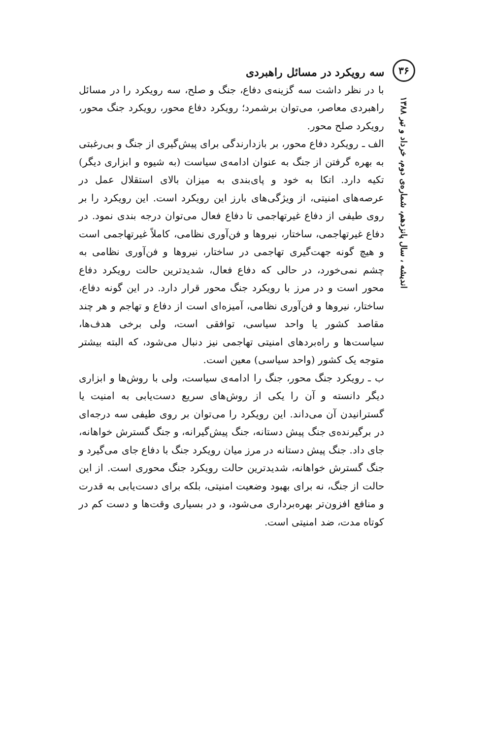۳۶
اندیشه ، سال پانزدهم، شماره‌ی دوم، خرداد و تیر ۱۳۸۸
سه رویکرد در مسائل راهبردی
با در نظر داشت سه گزینه‌ی دفاع، جنگ و صلح، سه رویکرد را در مسائل راهبردی معاصر، می‌توان برشمرد؛ رویکرد دفاع محور، رویکرد جنگ محور، رویکرد صلح محور.
الف ـ رویکرد دفاع محور، بر بازدارندگی برای پیش‌گیری از جنگ و بی‌رغبتی به بهره گرفتن از جنگ به عنوان ادامه‌ی سیاست (به شیوه و ابزاری دیگر) تکیه دارد. اتکا به خود و پای‌بندی به میزان بالای استقلال عمل در عرصه‌های امنیتی، از ویژگی‌های بارز این رویکرد است. این رویکرد را بر روی طیفی از دفاع غیرتهاجمی تا دفاع فعال می‌توان درجه بندی نمود. در دفاع غیرتهاجمی، ساختار، نیروها و فن‌آوری نظامی، کاملاً غیرتهاجمی است و هیچ گونه جهت‌گیری تهاجمی در ساختار، نیروها و فن‌آوری نظامی به چشم نمی‌خورد، در حالی که دفاع فعال، شدیدترین حالت رویکرد دفاع محور است و در مرز با رویکرد جنگ محور قرار دارد. در این گونه دفاع، ساختار، نیروها و فن‌آوری نظامی، آمیزه‌ای است از دفاع و تهاجم و هر چند مقاصد کشور یا واحد سیاسی، توافقی است، ولی برخی هدف‌ها، سیاست‌ها و راه‌بردهای امنیتی تهاجمی نیز دنبال می‌شود، که البته بیشتر متوجه یک کشور (واحد سیاسی) معین است.
ب ـ رویکرد جنگ محور، جنگ را ادامه‌ی سیاست، ولی با روش‌ها و ابزاری دیگر دانسته و آن را یکی از روش‌های سریع دست‌یابی به امنیت یا گسترانیدن آن می‌داند. این رویکرد را می‌توان بر روی طیفی سه درجه‌ای در برگیرنده‌ی جنگ پیش دستانه، جنگ پیش‌گیرانه، و جنگ گسترش خواهانه، جای داد. جنگ پیش دستانه در مرز میان رویکرد جنگ با دفاع جای می‌گیرد و جنگ گسترش خواهانه، شدیدترین حالت رویکرد جنگ محوری است. از این حالت از جنگ، نه برای بهبود وضعیت امنیتی، بلکه برای دست‌یابی به قدرت و منافع افزون‌تر بهره‌برداری می‌شود، و در بسیاری وقت‌ها و دست کم در کوتاه مدت، ضد امنیتی است.